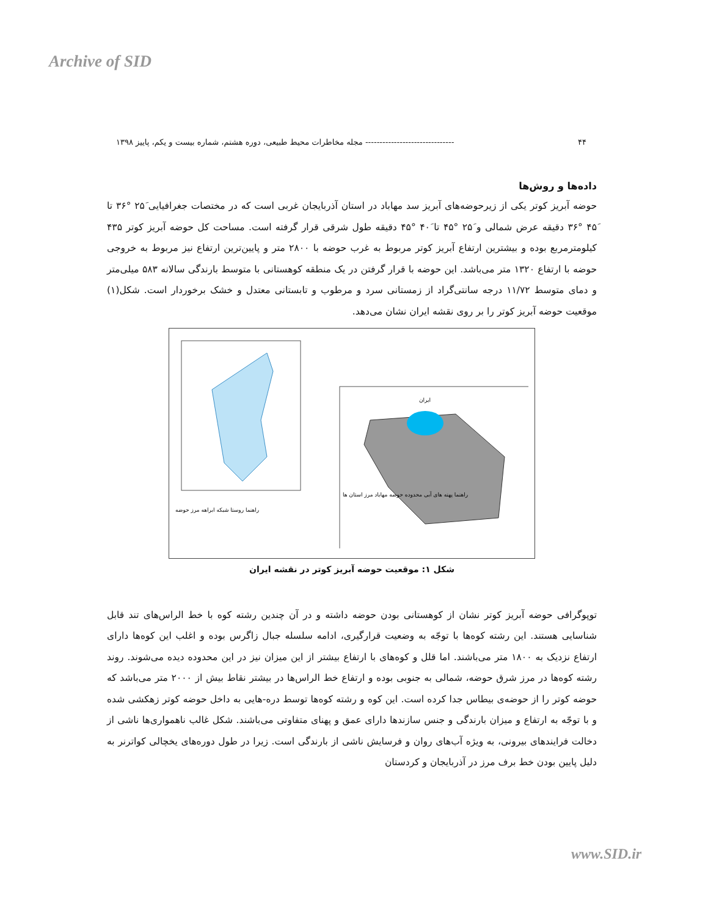Archive of SID
۴۴ ------------------------------- مجله مخاطرات محیط طبیعی، دوره هشتم، شماره بیست و یکم، پاییز ۱۳۹۸
داده‌ها و روش‌ها
حوضه آبریز کوتر یکی از زیرحوضه‌های آبریز سد مهاباد در استان آذربایجان غربی است که در مختصات جغرافیایی ۲۵َ °۳۶ تا ۴۵َ °۳۶ دقیقه عرض شمالی و ۲۵َ °۴۵ تا ۴۰َ °۴۵ دقیقه طول شرقی قرار گرفته است. مساحت کل حوضه آبریز کوتر ۴۳۵ کیلومترمربع بوده و بیشترین ارتفاع آبریز کوتر مربوط به غرب حوضه با ۲۸۰۰ متر و پایین‌ترین ارتفاع نیز مربوط به خروجی حوضه با ارتفاع ۱۳۲۰ متر می‌باشد. این حوضه با قرار گرفتن در یک منطقه کوهستانی با متوسط بارندگی سالانه ۵۸۳ میلی‌متر و دمای متوسط ۱۱/۷۲ درجه سانتی‌گراد از زمستانی سرد و مرطوب و تابستانی معتدل و خشک برخوردار است. شکل(۱) موقعیت حوضه آبریز کوتر را بر روی نقشه ایران نشان می‌دهد.
راهنما روستا شبکه ابراهه مرز حوضه
ایران
راهنما پهنه های آبی محدوده حوضه مهاباد مرز استان ها
شکل ۱: موقعیت حوضه آبریز کوتر در نقشه ایران
توپوگرافی حوضه آبریز کوتر نشان از کوهستانی بودن حوضه داشته و در آن چندین رشته کوه با خط الراس‌های تند قابل شناسایی هستند. این رشته کوه‌ها با توجّه به وضعیت قرارگیری، ادامه سلسله جبال زاگرس بوده و اغلب این کوه‌ها دارای ارتفاع نزدیک به ۱۸۰۰ متر می‌باشند. اما قلل و کوه‌های با ارتفاع بیشتر از این میزان نیز در این محدوده دیده می‌شوند. روند رشته کوه‌ها در مرز شرق حوضه، شمالی به جنوبی بوده و ارتفاع خط الراس‌ها در بیشتر نقاط بیش از ۲۰۰۰ متر می‌باشد که حوضه کوتر را از حوضه‌ی بیطاس جدا کرده است. این کوه و رشته کوه‌ها توسط دره-هایی به داخل حوضه کوتر زهکشی شده و با توجّه به ارتفاع و میزان بارندگی و جنس سازندها دارای عمق و پهنای متفاوتی می‌باشند. شکل غالب ناهمواری‌ها ناشی از دخالت فرایندهای بیرونی، به ویژه آب‌های روان و فرسایش ناشی از بارندگی است. زیرا در طول دوره‌های یخچالی کواترنر به دلیل پایین بودن خط برف مرز در آذربایجان و کردستان
www.SID.ir